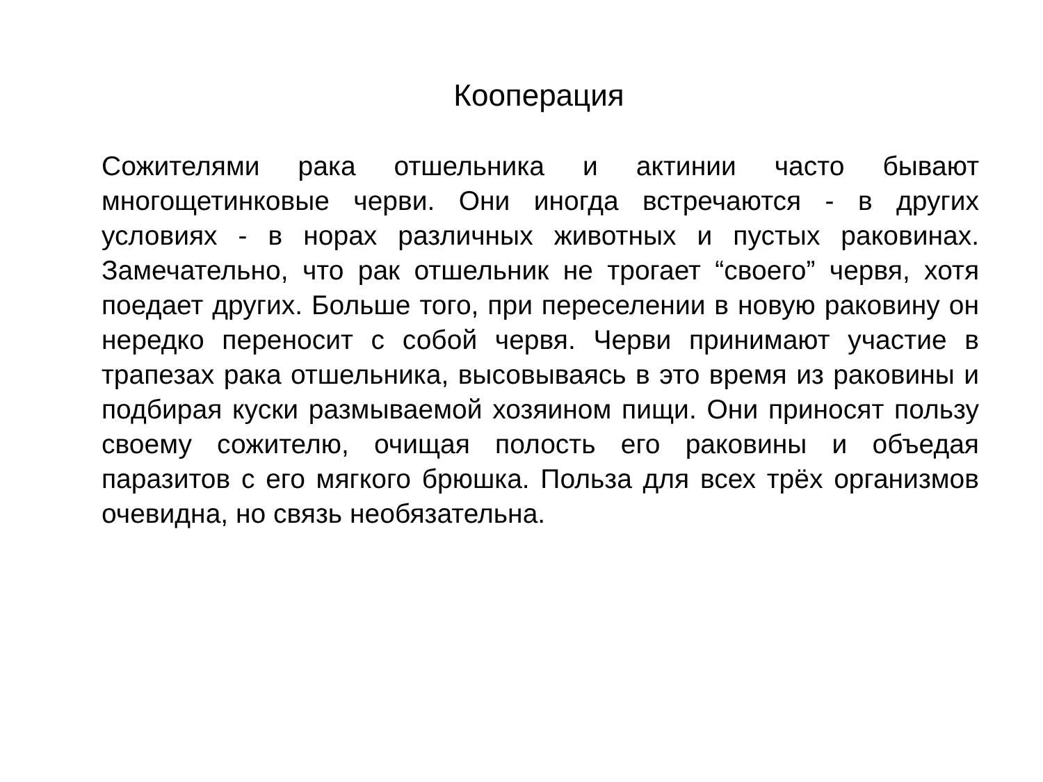Кооперация
Сожителями рака отшельника и актинии часто бывают многощетинковые черви. Они иногда встречаются - в других условиях - в норах различных животных и пустых раковинах. Замечательно, что рак отшельник не трогает “своего” червя, хотя поедает других. Больше того, при переселении в новую раковину он нередко переносит с собой червя. Черви принимают участие в трапезах рака отшельника, высовываясь в это время из раковины и подбирая куски размываемой хозяином пищи. Они приносят пользу своему сожителю, очищая полость его раковины и объедая паразитов с его мягкого брюшка. Польза для всех трёх организмов очевидна, но связь необязательна.